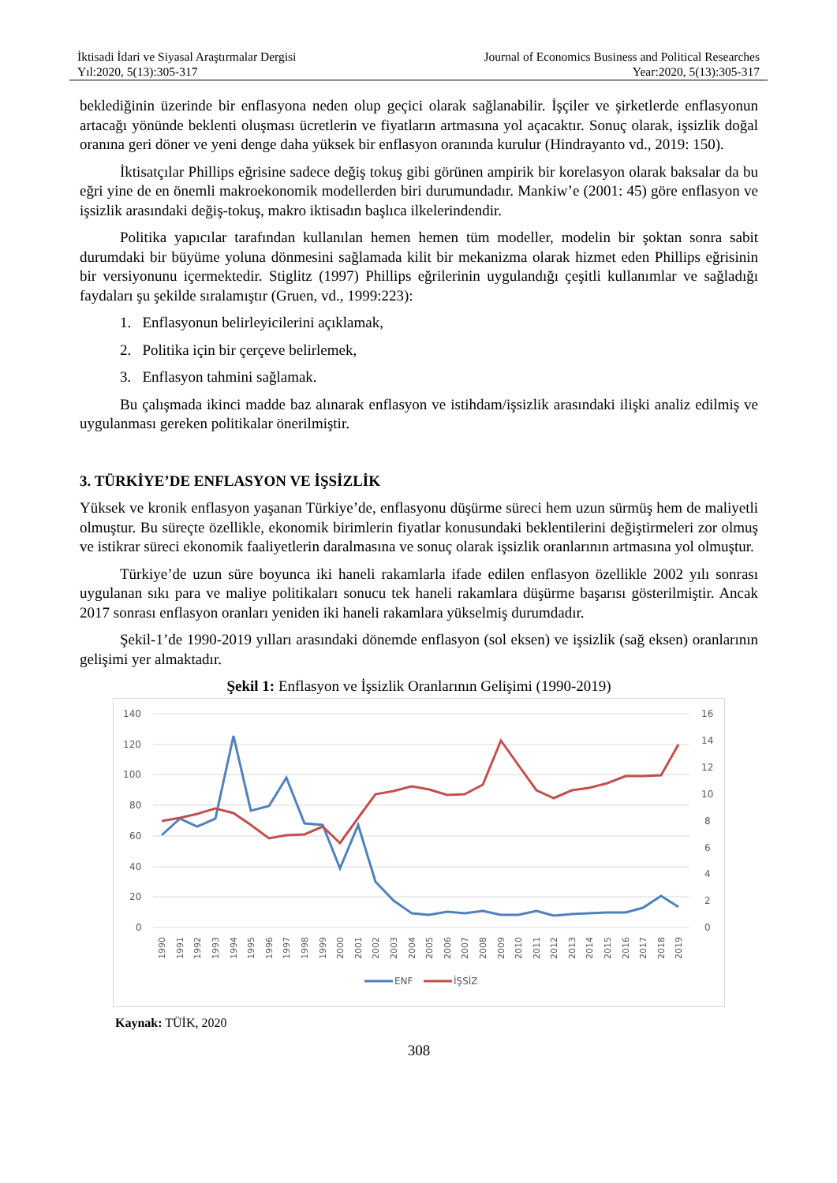İktisadi İdari ve Siyasal Araştırmalar Dergisi
Yıl:2020, 5(13):305-317
Journal of Economics Business and Political Researches
Year:2020, 5(13):305-317
beklediğinin üzerinde bir enflasyona neden olup geçici olarak sağlanabilir. İşçiler ve şirketlerde enflasyonun artacağı yönünde beklenti oluşması ücretlerin ve fiyatların artmasına yol açacaktır. Sonuç olarak, işsizlik doğal oranına geri döner ve yeni denge daha yüksek bir enflasyon oranında kurulur (Hindrayanto vd., 2019: 150).
İktisatçılar Phillips eğrisine sadece değiş tokuş gibi görünen ampirik bir korelasyon olarak baksalar da bu eğri yine de en önemli makroekonomik modellerden biri durumundadır. Mankiw’e (2001: 45) göre enflasyon ve işsizlik arasındaki değiş-tokuş, makro iktisadın başlıca ilkelerindendir.
Politika yapıcılar tarafından kullanılan hemen hemen tüm modeller, modelin bir şoktan sonra sabit durumdaki bir büyüme yoluna dönmesini sağlamada kilit bir mekanizma olarak hizmet eden Phillips eğrisinin bir versiyonunu içermektedir. Stiglitz (1997) Phillips eğrilerinin uygulandığı çeşitli kullanımlar ve sağladığı faydaları şu şekilde sıralamıştır (Gruen, vd., 1999:223):
1. Enflasyonun belirleyicilerini açıklamak,
2. Politika için bir çerçeve belirlemek,
3. Enflasyon tahmini sağlamak.
Bu çalışmada ikinci madde baz alınarak enflasyon ve istihdam/işsizlik arasındaki ilişki analiz edilmiş ve uygulanması gereken politikalar önerilmiştir.
3. TÜRKİYE’DE ENFLASYON VE İŞSİZLİK
Yüksek ve kronik enflasyon yaşanan Türkiye’de, enflasyonu düşürme süreci hem uzun sürmüş hem de maliyetli olmuştur. Bu süreçte özellikle, ekonomik birimlerin fiyatlar konusundaki beklentilerini değiştirmeleri zor olmuş ve istikrar süreci ekonomik faaliyetlerin daralmasına ve sonuç olarak işsizlik oranlarının artmasına yol olmuştur.
Türkiye’de uzun süre boyunca iki haneli rakamlarla ifade edilen enflasyon özellikle 2002 yılı sonrası uygulanan sıkı para ve maliye politikaları sonucu tek haneli rakamlara düşürme başarısı gösterilmiştir. Ancak 2017 sonrası enflasyon oranları yeniden iki haneli rakamlara yükselmiş durumdadır.
Şekil-1’de 1990-2019 yılları arasındaki dönemde enflasyon (sol eksen) ve işsizlik (sağ eksen) oranlarının gelişimi yer almaktadır.
Şekil 1: Enflasyon ve İşsizlik Oranlarının Gelişimi (1990-2019)
140
120
100
80
60
40
20
0
16
14
12
10
8
6
4
2
0
1990
1991
1992
1993
1994
1995
1996
1997
1998
1999
2000
2001
2002
2003
2004
2005
2006
2007
2008
2009
2010
2011
2012
2013
2014
2015
2016
2017
2018
2019
ENF
İŞSİZ
Kaynak: TÜİK, 2020
308